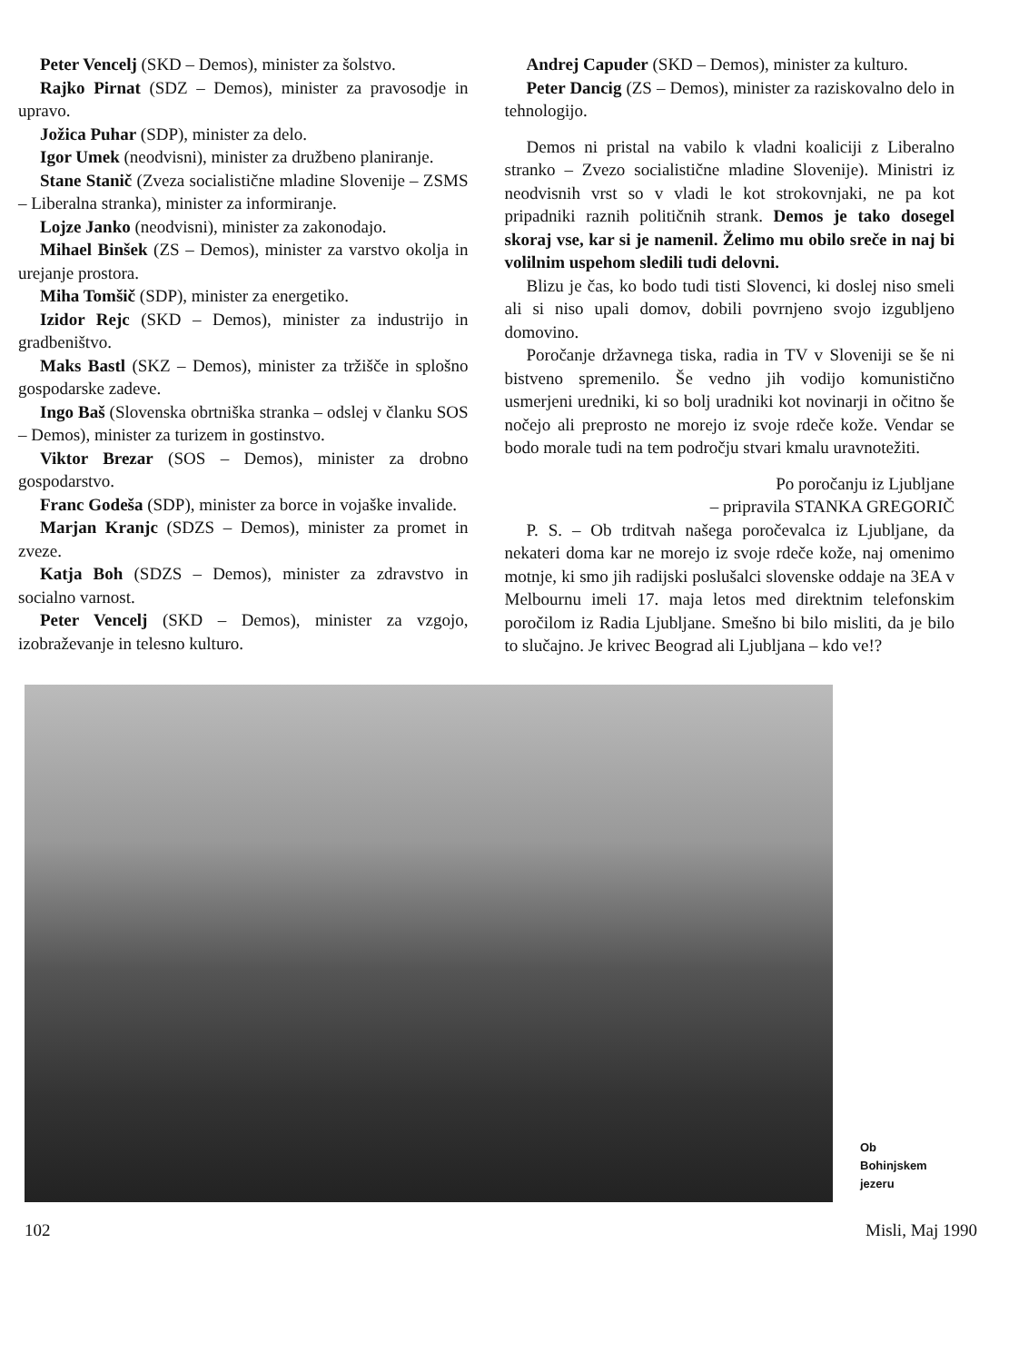Peter Vencelj (SKD – Demos), minister za šolstvo.
Rajko Pirnat (SDZ – Demos), minister za pravosodje in upravo.
Jožica Puhar (SDP), minister za delo.
Igor Umek (neodvisni), minister za družbeno planiranje.
Stane Stanič (Zveza socialistične mladine Slovenije – ZSMS – Liberalna stranka), minister za informiranje.
Lojze Janko (neodvisni), minister za zakonodajo.
Mihael Binšek (ZS – Demos), minister za varstvo okolja in urejanje prostora.
Miha Tomšič (SDP), minister za energetiko.
Izidor Rejc (SKD – Demos), minister za industrijo in gradbeništvo.
Maks Bastl (SKZ – Demos), minister za tržišče in splošno gospodarske zadeve.
Ingo Baš (Slovenska obrtniška stranka – odslej v članku SOS – Demos), minister za turizem in gostinstvo.
Viktor Brezar (SOS – Demos), minister za drobno gospodarstvo.
Franc Godeša (SDP), minister za borce in vojaške invalide.
Marjan Kranjc (SDZS – Demos), minister za promet in zveze.
Katja Boh (SDZS – Demos), minister za zdravstvo in socialno varnost.
Peter Vencelj (SKD – Demos), minister za vzgojo, izobraževanje in telesno kulturo.
Andrej Capuder (SKD – Demos), minister za kulturo.
Peter Dancig (ZS – Demos), minister za raziskovalno delo in tehnologijo.
Demos ni pristal na vabilo k vladni koaliciji z Liberalno stranko – Zvezo socialistične mladine Slovenije). Ministri iz neodvisnih vrst so v vladi le kot strokovnjaki, ne pa kot pripadniki raznih političnih strank. Demos je tako dosegel skoraj vse, kar si je namenil. Želimo mu obilo sreče in naj bi volilnim uspehom sledili tudi delovni.
Blizu je čas, ko bodo tudi tisti Slovenci, ki doslej niso smeli ali si niso upali domov, dobili povrnjeno svojo izgubljeno domovino.
Poročanje državnega tiska, radia in TV v Sloveniji se še ni bistveno spremenilo. Še vedno jih vodijo komunistično usmerjeni uredniki, ki so bolj uradniki kot novinarji in očitno še nočejo ali preprosto ne morejo iz svoje rdeče kože. Vendar se bodo morale tudi na tem področju stvari kmalu uravnotežiti.
Po poročanju iz Ljubljane
– pripravila STANKA GREGORIČ
P. S. – Ob trditvah našega poročevalca iz Ljubljane, da nekateri doma kar ne morejo iz svoje rdeče kože, naj omenimo motnje, ki smo jih radijski poslušalci slovenske oddaje na 3EA v Melbournu imeli 17. maja letos med direktnim telefonskim poročilom iz Radia Ljubljane. Smešno bi bilo misliti, da je bilo to slučajno. Je krivec Beograd ali Ljubljana – kdo ve!?
Ob
Bohinjskem
jezeru
102 Misli, Maj 1990